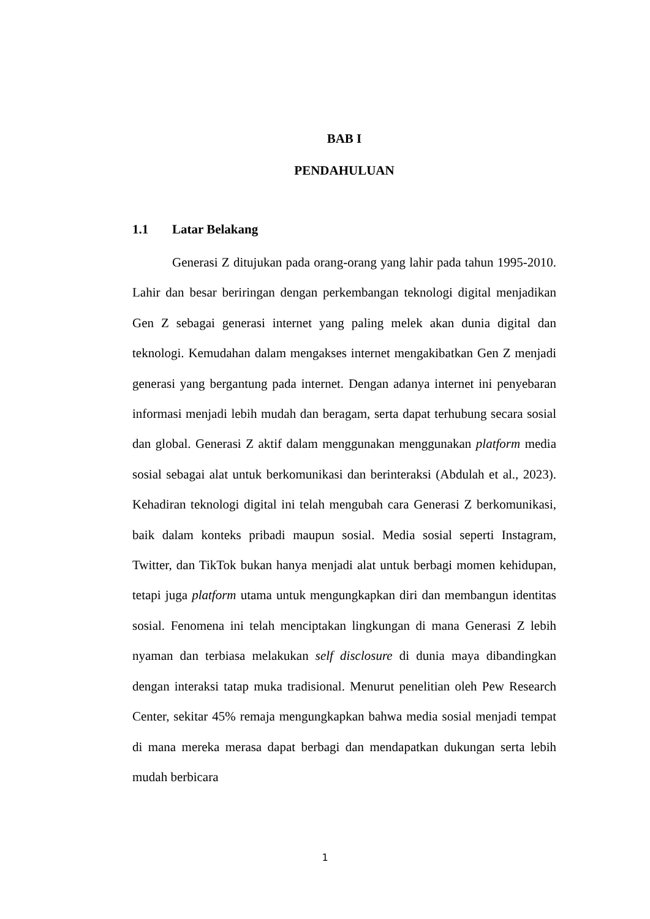BAB I
PENDAHULUAN
1.1 Latar Belakang
Generasi Z ditujukan pada orang-orang yang lahir pada tahun 1995-2010. Lahir dan besar beriringan dengan perkembangan teknologi digital menjadikan Gen Z sebagai generasi internet yang paling melek akan dunia digital dan teknologi. Kemudahan dalam mengakses internet mengakibatkan Gen Z menjadi generasi yang bergantung pada internet. Dengan adanya internet ini penyebaran informasi menjadi lebih mudah dan beragam, serta dapat terhubung secara sosial dan global. Generasi Z aktif dalam menggunakan menggunakan platform media sosial sebagai alat untuk berkomunikasi dan berinteraksi (Abdulah et al., 2023). Kehadiran teknologi digital ini telah mengubah cara Generasi Z berkomunikasi, baik dalam konteks pribadi maupun sosial. Media sosial seperti Instagram, Twitter, dan TikTok bukan hanya menjadi alat untuk berbagi momen kehidupan, tetapi juga platform utama untuk mengungkapkan diri dan membangun identitas sosial. Fenomena ini telah menciptakan lingkungan di mana Generasi Z lebih nyaman dan terbiasa melakukan self disclosure di dunia maya dibandingkan dengan interaksi tatap muka tradisional. Menurut penelitian oleh Pew Research Center, sekitar 45% remaja mengungkapkan bahwa media sosial menjadi tempat di mana mereka merasa dapat berbagi dan mendapatkan dukungan serta lebih mudah berbicara
1